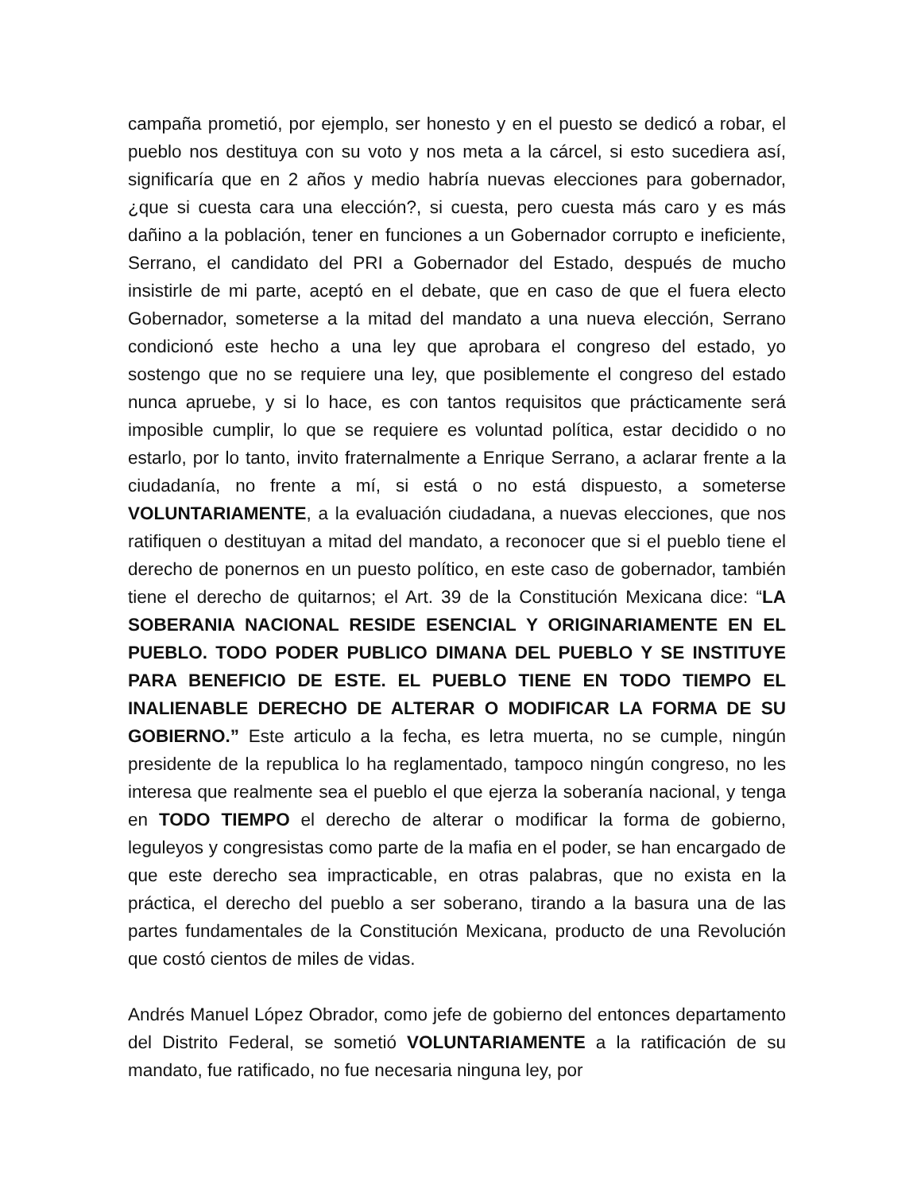campaña prometió, por ejemplo, ser honesto y en el puesto se dedicó a robar, el pueblo nos destituya con su voto y nos meta a la cárcel, si esto sucediera así, significaría que en 2 años y medio habría nuevas elecciones para gobernador, ¿que si cuesta cara una elección?, si cuesta, pero cuesta más caro y es más dañino a la población, tener en funciones a un Gobernador corrupto e ineficiente, Serrano, el candidato del PRI a Gobernador del Estado, después de mucho insistirle de mi parte, aceptó en el debate, que en caso de que el fuera electo Gobernador, someterse a la mitad del mandato a una nueva elección, Serrano condicionó este hecho a una ley que aprobara el congreso del estado, yo sostengo que no se requiere una ley, que posiblemente el congreso del estado nunca apruebe, y si lo hace, es con tantos requisitos que prácticamente será imposible cumplir, lo que se requiere es voluntad política, estar decidido o no estarlo, por lo tanto, invito fraternalmente a Enrique Serrano, a aclarar frente a la ciudadanía, no frente a mí, si está o no está dispuesto, a someterse VOLUNTARIAMENTE, a la evaluación ciudadana, a nuevas elecciones, que nos ratifiquen o destituyan a mitad del mandato, a reconocer que si el pueblo tiene el derecho de ponernos en un puesto político, en este caso de gobernador, también tiene el derecho de quitarnos; el Art. 39 de la Constitución Mexicana dice: “LA SOBERANIA NACIONAL RESIDE ESENCIAL Y ORIGINARIAMENTE EN EL PUEBLO. TODO PODER PUBLICO DIMANA DEL PUEBLO Y SE INSTITUYE PARA BENEFICIO DE ESTE. EL PUEBLO TIENE EN TODO TIEMPO EL INALIENABLE DERECHO DE ALTERAR O MODIFICAR LA FORMA DE SU GOBIERNO.” Este articulo a la fecha, es letra muerta, no se cumple, ningún presidente de la republica lo ha reglamentado, tampoco ningún congreso, no les interesa que realmente sea el pueblo el que ejerza la soberanía nacional, y tenga en TODO TIEMPO el derecho de alterar o modificar la forma de gobierno, leguleyos y congresistas como parte de la mafia en el poder, se han encargado de que este derecho sea impracticable, en otras palabras, que no exista en la práctica, el derecho del pueblo a ser soberano, tirando a la basura una de las partes fundamentales de la Constitución Mexicana, producto de una Revolución que costó cientos de miles de vidas.
Andrés Manuel López Obrador, como jefe de gobierno del entonces departamento del Distrito Federal, se sometió VOLUNTARIAMENTE a la ratificación de su mandato, fue ratificado, no fue necesaria ninguna ley, por